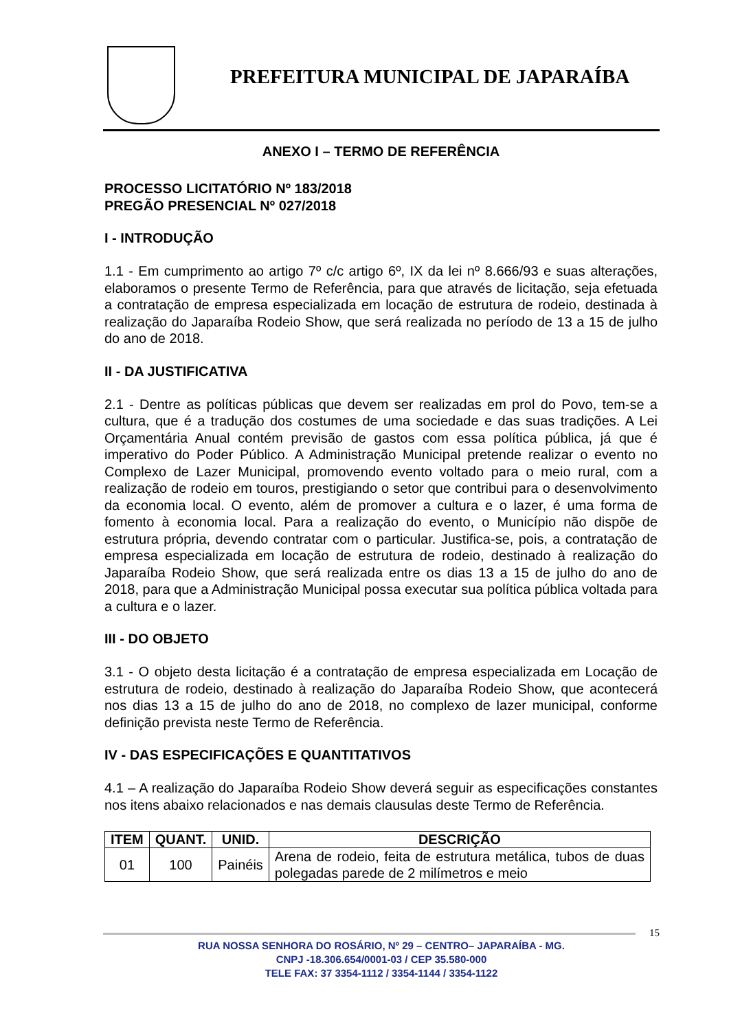PREFEITURA MUNICIPAL DE JAPARAÍBA
ANEXO I – TERMO DE REFERÊNCIA
PROCESSO LICITATÓRIO Nº 183/2018
PREGÃO PRESENCIAL Nº 027/2018
I - INTRODUÇÃO
1.1 - Em cumprimento ao artigo 7º c/c artigo 6º, IX da lei nº 8.666/93 e suas alterações, elaboramos o presente Termo de Referência, para que através de licitação, seja efetuada a contratação de empresa especializada em locação de estrutura de rodeio, destinada à realização do Japaraíba Rodeio Show, que será realizada no período de 13 a 15 de julho do ano de 2018.
II - DA JUSTIFICATIVA
2.1 - Dentre as políticas públicas que devem ser realizadas em prol do Povo, tem-se a cultura, que é a tradução dos costumes de uma sociedade e das suas tradições. A Lei Orçamentária Anual contém previsão de gastos com essa política pública, já que é imperativo do Poder Público. A Administração Municipal pretende realizar o evento no Complexo de Lazer Municipal, promovendo evento voltado para o meio rural, com a realização de rodeio em touros, prestigiando o setor que contribui para o desenvolvimento da economia local. O evento, além de promover a cultura e o lazer, é uma forma de fomento à economia local. Para a realização do evento, o Município não dispõe de estrutura própria, devendo contratar com o particular. Justifica-se, pois, a contratação de empresa especializada em locação de estrutura de rodeio, destinado à realização do Japaraíba Rodeio Show, que será realizada entre os dias 13 a 15 de julho do ano de 2018, para que a Administração Municipal possa executar sua política pública voltada para a cultura e o lazer.
III - DO OBJETO
3.1 - O objeto desta licitação é a contratação de empresa especializada em Locação de estrutura de rodeio, destinado à realização do Japaraíba Rodeio Show, que acontecerá nos dias 13 a 15 de julho do ano de 2018, no complexo de lazer municipal, conforme definição prevista neste Termo de Referência.
IV - DAS ESPECIFICAÇÕES E QUANTITATIVOS
4.1 – A realização do Japaraíba Rodeio Show deverá seguir as especificações constantes nos itens abaixo relacionados e nas demais clausulas deste Termo de Referência.
| ITEM | QUANT. | UNID. | DESCRIÇÃO |
| --- | --- | --- | --- |
| 01 | 100 | Painéis | Arena de rodeio, feita de estrutura metálica, tubos de duas polegadas parede de 2 milímetros e meio |
15
RUA NOSSA SENHORA DO ROSÁRIO, Nº 29 – CENTRO– JAPARAÍBA - MG.
CNPJ -18.306.654/0001-03 / CEP 35.580-000
TELE FAX: 37 3354-1112 / 3354-1144 / 3354-1122